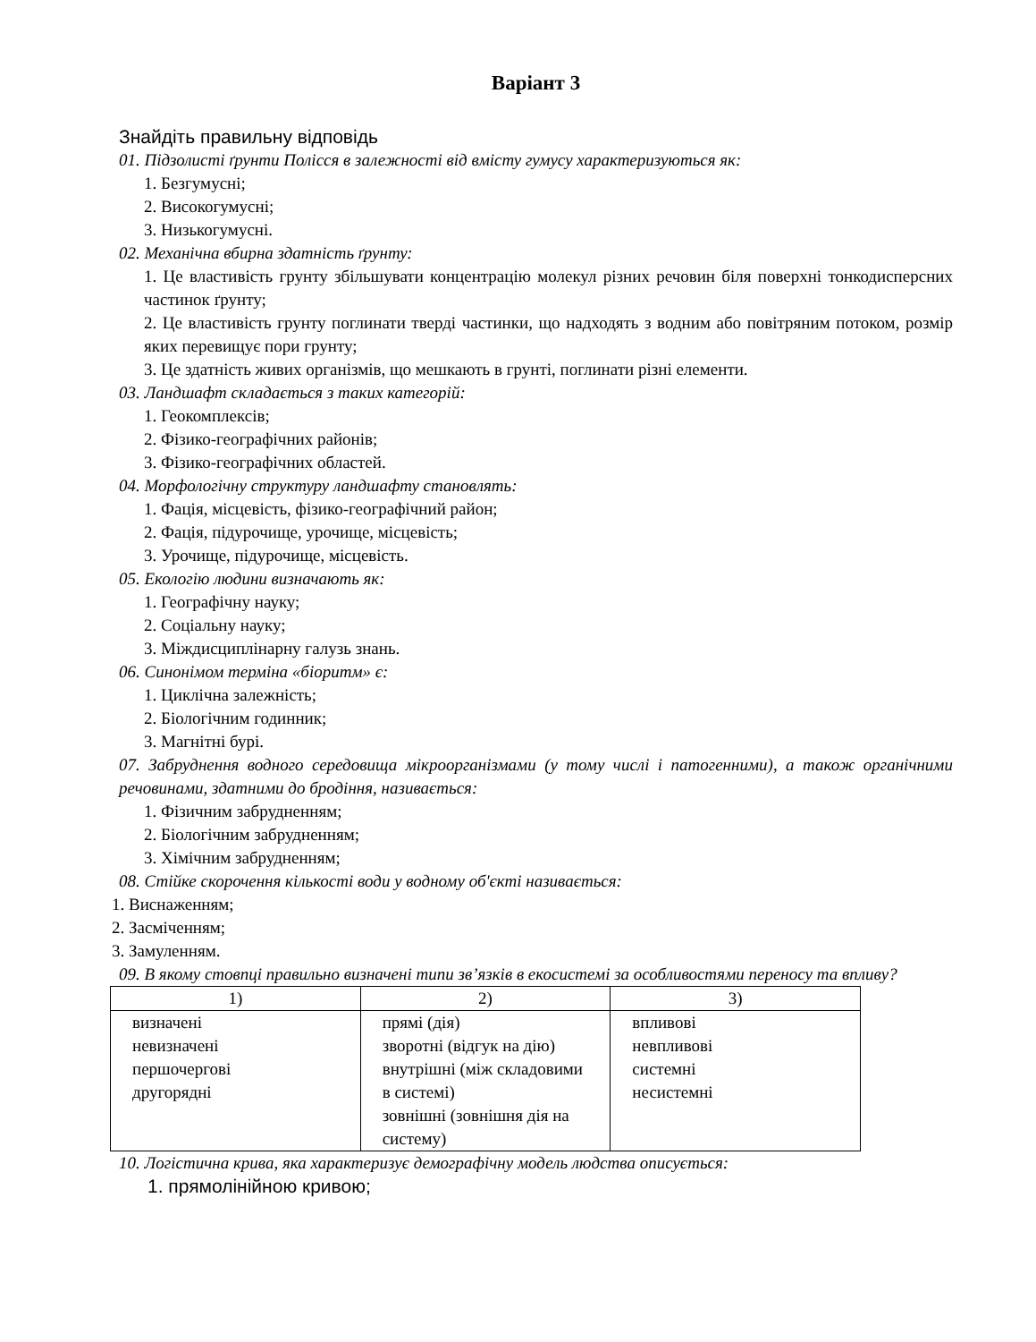Варіант 3
Знайдіть правильну відповідь
01. Підзолисті ґрунти Полісся в залежності від вмісту гумусу характеризуються як:
1. Безгумусні;
2. Високогумусні;
3. Низькогумусні.
02. Механічна вбирна здатність ґрунту:
1. Це властивість грунту збільшувати концентрацію молекул різних речовин біля поверхні тонкодисперсних частинок ґрунту;
2. Це властивість грунту поглинати тверді частинки, що надходять з водним або повітряним потоком, розмір яких перевищує пори грунту;
3. Це здатність живих організмів, що мешкають в грунті, поглинати різні елементи.
03. Ландшафт складається з таких категорій:
1. Геокомплексів;
2. Фізико-географічних районів;
3. Фізико-географічних областей.
04. Морфологічну структуру ландшафту становлять:
1. Фація, місцевість, фізико-географічний район;
2. Фація, підурочище, урочище, місцевість;
3. Урочище, підурочище, місцевість.
05. Екологію людини визначають як:
1. Географічну науку;
2. Соціальну науку;
3. Міждисциплінарну галузь знань.
06. Синонімом терміна «біоритм» є:
1. Циклічна залежність;
2. Біологічним годинник;
3. Магнітні бурі.
07. Забруднення водного середовища мікроорганізмами (у тому числі і патогенними), а також органічними речовинами, здатними до бродіння, називається:
1. Фізичним забрудненням;
2. Біологічним забрудненням;
3. Хімічним забрудненням;
08. Стійке скорочення кількості води у водному об'єкті називається:
1. Виснаженням;
2. Засміченням;
3. Замуленням.
09. В якому стовпці правильно визначені типи зв’язків в екосистемі за особливостями переносу та впливу?
| 1) | 2) | 3) |
| визначені невизначені першочергові другорядні | прямі (дія) зворотні (відгук на дію) внутрішні (між складовими в системі) зовнішні (зовнішня дія на систему) | впливові невпливові системні несистемні |
10. Логістична крива, яка характеризує демографічну модель людства описується:
1. прямолінійною кривою;